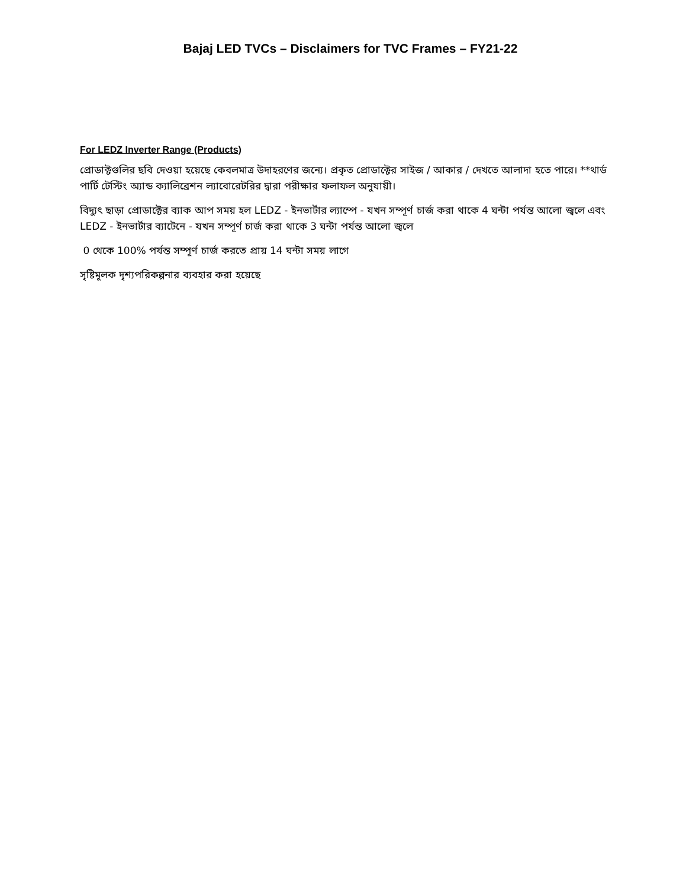Bajaj LED TVCs – Disclaimers for TVC Frames – FY21-22
For LEDZ Inverter Range (Products)
প্রোডাক্টগুলির ছবি দেওয়া হয়েছে কেবলমাত্র উদাহরণের জন্যে। প্রকৃত প্রোডাক্টের সাইজ / আকার / দেখতে আলাদা হতে পারে। **থার্ড পার্টি টেস্টিং অ্যান্ড ক্যালিব্রেশন ল্যাবোরেটরির দ্বারা পরীক্ষার ফলাফল অনুযায়ী।
বিদ্যুৎ ছাড়া প্রোডাক্টের ব্যাক আপ সময় হল LEDZ - ইনভার্টার ল্যাম্পে - যখন সম্পূর্ণ চার্জ করা থাকে 4 ঘন্টা পর্যন্ত আলো জ্বলে এবং LEDZ - ইনভার্টার ব্যাটেনে - যখন সম্পূর্ণ চার্জ করা থাকে 3 ঘন্টা পর্যন্ত আলো জ্বলে
0 থেকে 100% পর্যন্ত সম্পূর্ণ চার্জ করতে প্রায় 14 ঘন্টা সময় লাগে
সৃষ্টিমূলক দৃশ্যপরিকল্পনার ব্যবহার করা হয়েছে